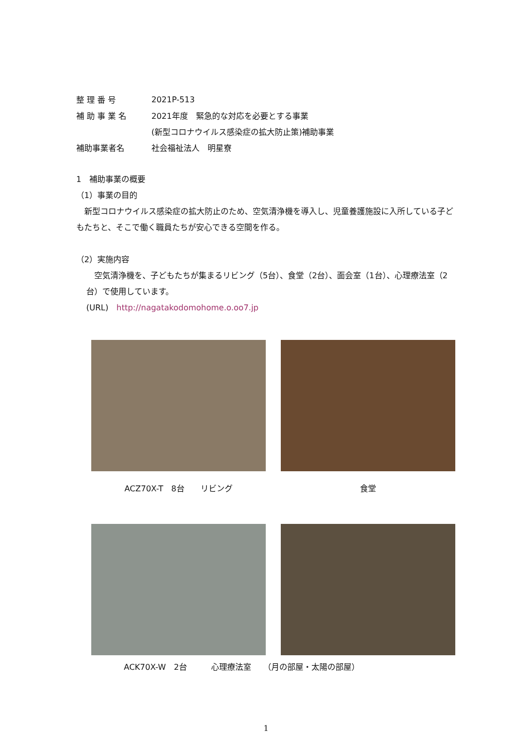整 理 番 号 2021P-513
補 助 事 業 名 2021年度　緊急的な対応を必要とする事業
(新型コロナウイルス感染症の拡大防止策)補助事業
補助事業者名 社会福祉法人　明星寮
1　補助事業の概要
（1）事業の目的
　新型コロナウイルス感染症の拡大防止のため、空気清浄機を導入し、児童養護施設に入所している子どもたちと、そこで働く職員たちが安心できる空間を作る。
（2）実施内容
　空気清浄機を、子どもたちが集まるリビング（5台）、食堂（2台）、面会室（1台）、心理療法室（2台）で使用しています。
(URL)　http://nagatakodomohome.o.oo7.jp
ACZ70X-T　8台　　リビング
食堂
ACK70X-W　2台　　　心理療法室　　（月の部屋・太陽の部屋）
1